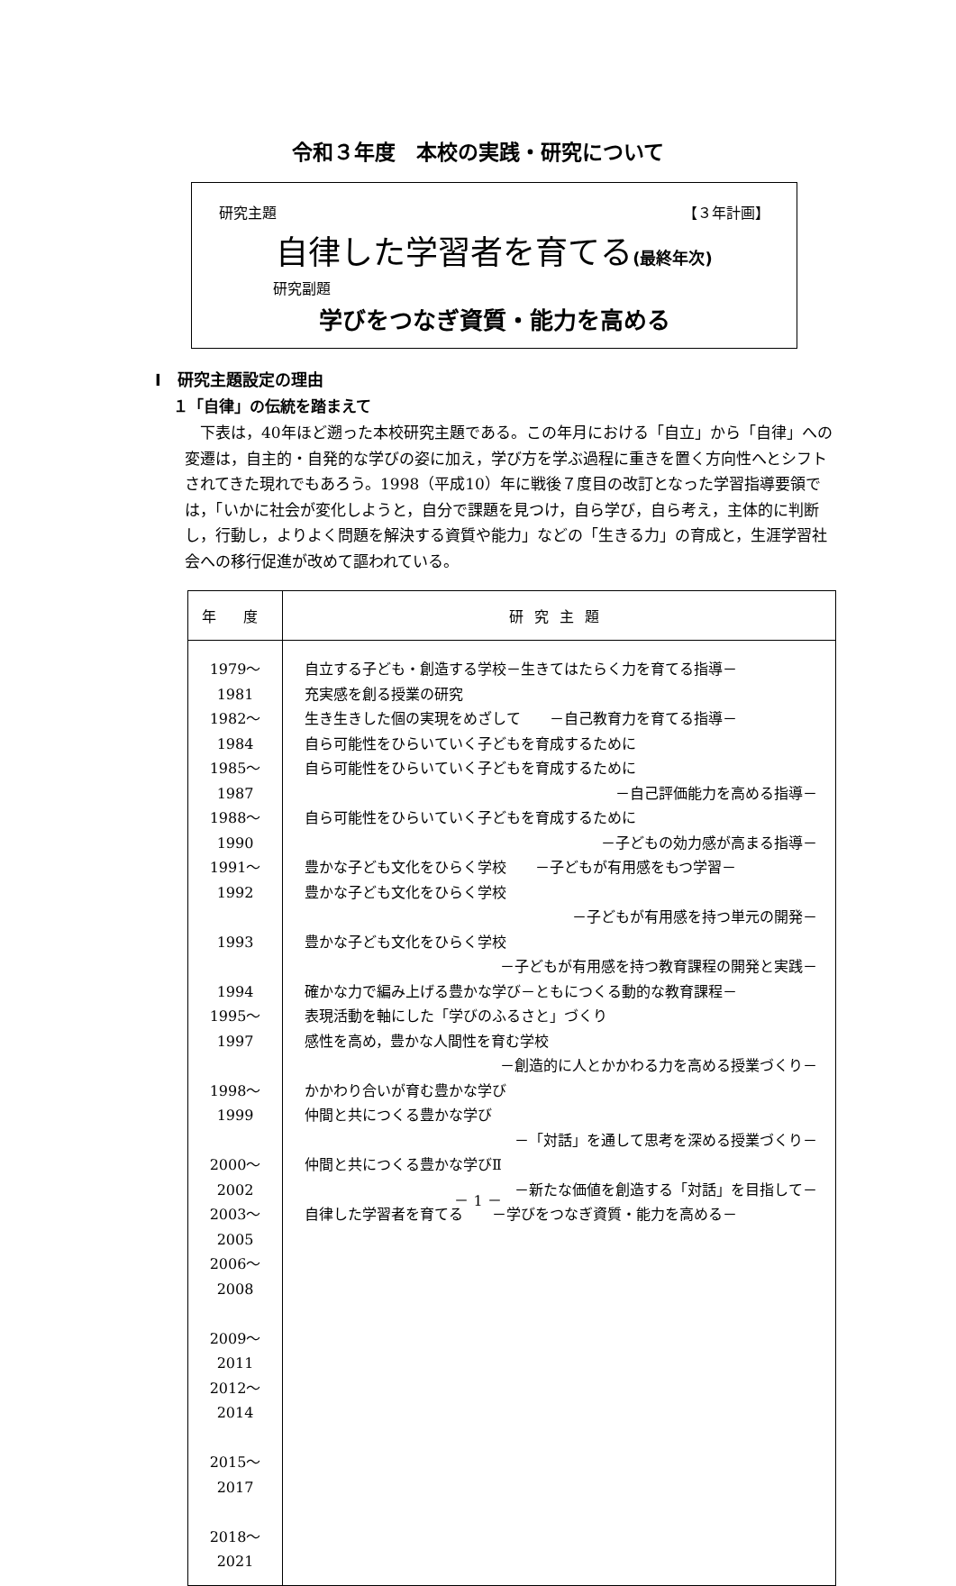令和３年度　本校の実践・研究について
研究主題 【３年計画】
自律した学習者を育てる(最終年次)
研究副題
学びをつなぎ資質・能力を高める
Ⅰ　研究主題設定の理由
１「自律」の伝統を踏まえて
下表は，40年ほど遡った本校研究主題である。この年月における「自立」から「自律」への変遷は，自主的・自発的な学びの姿に加え，学び方を学ぶ過程に重きを置く方向性へとシフトされてきた現れでもあろう。1998（平成10）年に戦後７度目の改訂となった学習指導要領では，「いかに社会が変化しようと，自分で課題を見つけ，自ら学び，自ら考え，主体的に判断し，行動し，よりよく問題を解決する資質や能力」などの「生きる力」の育成と，生涯学習社会への移行促進が改めて謳われている。
| 年 度 | 研究主題 |
| --- | --- |
| 1979～1981 1982～1984 1985～1987 1988～1990 1991～1992 1993 1994 1995～1997 1998～1999 2000～2002 2003～2005 2006～2008 2009～2011 2012～2014 2015～2017 2018～2021 | 自立する子ども・創造する学校－生きてはたらく力を育てる指導－ 充実感を創る授業の研究 生き生きした個の実現をめざして －自己教育力を育てる指導－ 自ら可能性をひらいていく子どもを育成するために 自ら可能性をひらいていく子どもを育成するために －自己評価能力を高める指導－ 自ら可能性をひらいていく子どもを育成するために －子どもの効力感が高まる指導－ 豊かな子ども文化をひらく学校 －子どもが有用感をもつ学習－ 豊かな子ども文化をひらく学校 －子どもが有用感を持つ単元の開発－ 豊かな子ども文化をひらく学校 －子どもが有用感を持つ教育課程の開発と実践－ 確かな力で編み上げる豊かな学び－ともにつくる動的な教育課程－ 表現活動を軸にした「学びのふるさと」づくり 感性を高め，豊かな人間性を育む学校 －創造的に人とかかわる力を高める授業づくり－ かかわり合いが育む豊かな学び 仲間と共につくる豊かな学び －「対話」を通して思考を深める授業づくり－ 仲間と共につくる豊かな学びⅡ －新たな価値を創造する「対話」を目指して－ 自律した学習者を育てる －学びをつなぎ資質・能力を高める－ |
－ 1 －